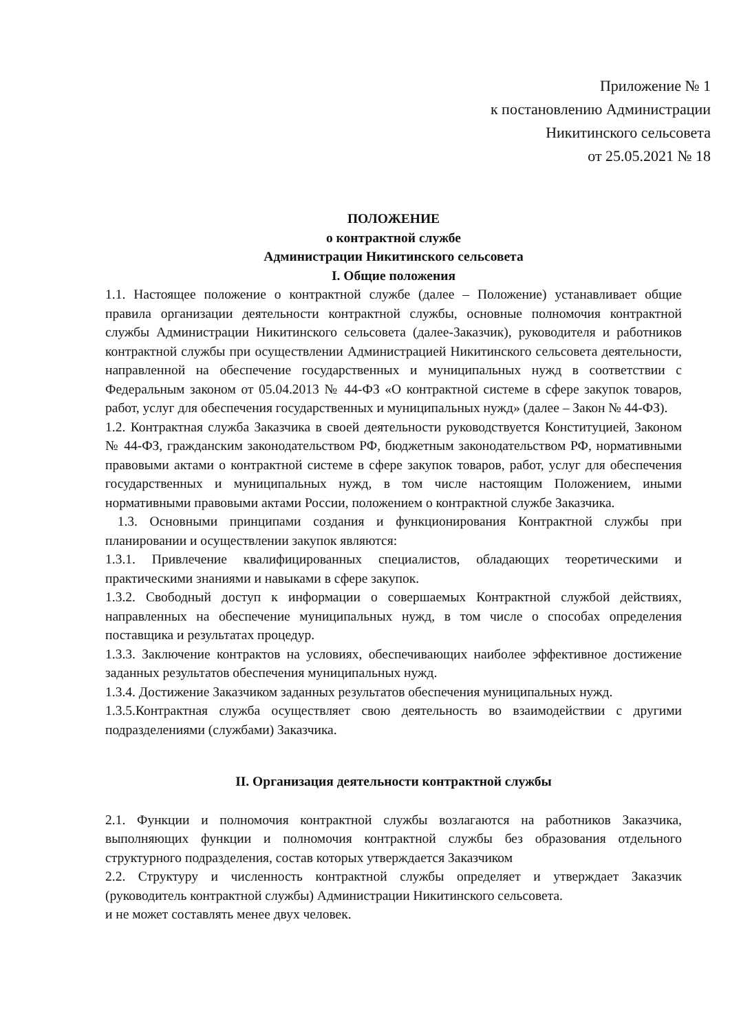Приложение № 1
к постановлению Администрации
Никитинского сельсовета
от 25.05.2021 № 18
ПОЛОЖЕНИЕ
о контрактной службе
Администрации Никитинского сельсовета
I. Общие положения
1.1. Настоящее положение о контрактной службе (далее – Положение) устанавливает общие правила организации деятельности контрактной службы, основные полномочия контрактной службы Администрации Никитинского сельсовета (далее-Заказчик), руководителя и работников контрактной службы при осуществлении Администрацией Никитинского сельсовета деятельности, направленной на обеспечение государственных и муниципальных нужд в соответствии с Федеральным законом от 05.04.2013 № 44-ФЗ «О контрактной системе в сфере закупок товаров, работ, услуг для обеспечения государственных и муниципальных нужд» (далее – Закон № 44-ФЗ).
1.2. Контрактная служба Заказчика в своей деятельности руководствуется Конституцией, Законом № 44-ФЗ, гражданским законодательством РФ, бюджетным законодательством РФ, нормативными правовыми актами о контрактной системе в сфере закупок товаров, работ, услуг для обеспечения государственных и муниципальных нужд, в том числе настоящим Положением, иными нормативными правовыми актами России, положением о контрактной службе Заказчика.
1.3. Основными принципами создания и функционирования Контрактной службы при планировании и осуществлении закупок являются:
1.3.1. Привлечение квалифицированных специалистов, обладающих теоретическими и практическими знаниями и навыками в сфере закупок.
1.3.2. Свободный доступ к информации о совершаемых Контрактной службой действиях, направленных на обеспечение муниципальных нужд, в том числе о способах определения поставщика и результатах процедур.
1.3.3. Заключение контрактов на условиях, обеспечивающих наиболее эффективное достижение заданных результатов обеспечения муниципальных нужд.
1.3.4. Достижение Заказчиком заданных результатов обеспечения муниципальных нужд.
1.3.5.Контрактная служба осуществляет свою деятельность во взаимодействии с другими подразделениями (службами) Заказчика.
II. Организация деятельности контрактной службы
2.1. Функции и полномочия контрактной службы возлагаются на работников Заказчика, выполняющих функции и полномочия контрактной службы без образования отдельного структурного подразделения, состав которых утверждается Заказчиком
2.2. Структуру и численность контрактной службы определяет и утверждает Заказчик (руководитель контрактной службы) Администрации Никитинского сельсовета.
и не может составлять менее двух человек.